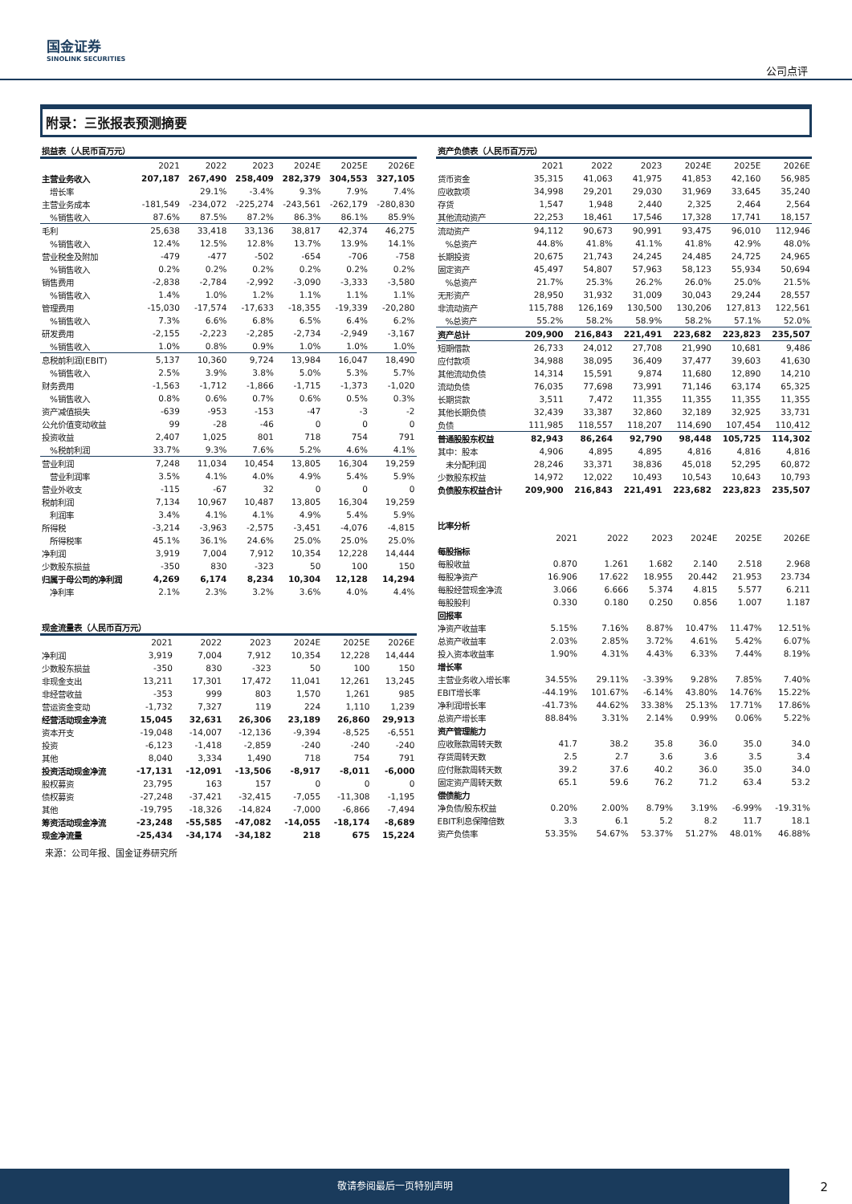国金证券
SINOLINK SECURITIES
公司点评
附录：三张报表预测摘要
| 损益表（人民币百万元） | | | | | | |
| --- | --- | --- | --- | --- | --- | --- |
| | 2021 | 2022 | 2023 | 2024E | 2025E | 2026E |
| 主营业务收入 | 207,187 | 267,490 | 258,409 | 282,379 | 304,553 | 327,105 |
| 增长率 | | 29.1% | -3.4% | 9.3% | 7.9% | 7.4% |
| 主营业务成本 | -181,549 | -234,072 | -225,274 | -243,561 | -262,179 | -280,830 |
| %销售收入 | 87.6% | 87.5% | 87.2% | 86.3% | 86.1% | 85.9% |
| 毛利 | 25,638 | 33,418 | 33,136 | 38,817 | 42,374 | 46,275 |
| %销售收入 | 12.4% | 12.5% | 12.8% | 13.7% | 13.9% | 14.1% |
| 营业税金及附加 | -479 | -477 | -502 | -654 | -706 | -758 |
| %销售收入 | 0.2% | 0.2% | 0.2% | 0.2% | 0.2% | 0.2% |
| 销售费用 | -2,838 | -2,784 | -2,992 | -3,090 | -3,333 | -3,580 |
| %销售收入 | 1.4% | 1.0% | 1.2% | 1.1% | 1.1% | 1.1% |
| 管理费用 | -15,030 | -17,574 | -17,633 | -18,355 | -19,339 | -20,280 |
| %销售收入 | 7.3% | 6.6% | 6.8% | 6.5% | 6.4% | 6.2% |
| 研发费用 | -2,155 | -2,223 | -2,285 | -2,734 | -2,949 | -3,167 |
| %销售收入 | 1.0% | 0.8% | 0.9% | 1.0% | 1.0% | 1.0% |
| 息税前利润(EBIT) | 5,137 | 10,360 | 9,724 | 13,984 | 16,047 | 18,490 |
| %销售收入 | 2.5% | 3.9% | 3.8% | 5.0% | 5.3% | 5.7% |
| 财务费用 | -1,563 | -1,712 | -1,866 | -1,715 | -1,373 | -1,020 |
| %销售收入 | 0.8% | 0.6% | 0.7% | 0.6% | 0.5% | 0.3% |
| 资产减值损失 | -639 | -953 | -153 | -47 | -3 | -2 |
| 公允价值变动收益 | 99 | -28 | -46 | 0 | 0 | 0 |
| 投资收益 | 2,407 | 1,025 | 801 | 718 | 754 | 791 |
| %税前利润 | 33.7% | 9.3% | 7.6% | 5.2% | 4.6% | 4.1% |
| 营业利润 | 7,248 | 11,034 | 10,454 | 13,805 | 16,304 | 19,259 |
| 营业利润率 | 3.5% | 4.1% | 4.0% | 4.9% | 5.4% | 5.9% |
| 营业外收支 | -115 | -67 | 32 | 0 | 0 | 0 |
| 税前利润 | 7,134 | 10,967 | 10,487 | 13,805 | 16,304 | 19,259 |
| 利润率 | 3.4% | 4.1% | 4.1% | 4.9% | 5.4% | 5.9% |
| 所得税 | -3,214 | -3,963 | -2,575 | -3,451 | -4,076 | -4,815 |
| 所得税率 | 45.1% | 36.1% | 24.6% | 25.0% | 25.0% | 25.0% |
| 净利润 | 3,919 | 7,004 | 7,912 | 10,354 | 12,228 | 14,444 |
| 少数股东损益 | -350 | 830 | -323 | 50 | 100 | 150 |
| 归属于母公司的净利润 | 4,269 | 6,174 | 8,234 | 10,304 | 12,128 | 14,294 |
| 净利率 | 2.1% | 2.3% | 3.2% | 3.6% | 4.0% | 4.4% |
| 现金流量表（人民币百万元） | | | | | | |
| --- | --- | --- | --- | --- | --- | --- |
| | 2021 | 2022 | 2023 | 2024E | 2025E | 2026E |
| 净利润 | 3,919 | 7,004 | 7,912 | 10,354 | 12,228 | 14,444 |
| 少数股东损益 | -350 | 830 | -323 | 50 | 100 | 150 |
| 非现金支出 | 13,211 | 17,301 | 17,472 | 11,041 | 12,261 | 13,245 |
| 非经营收益 | -353 | 999 | 803 | 1,570 | 1,261 | 985 |
| 营运资金变动 | -1,732 | 7,327 | 119 | 224 | 1,110 | 1,239 |
| 经营活动现金净流 | 15,045 | 32,631 | 26,306 | 23,189 | 26,860 | 29,913 |
| 资本开支 | -19,048 | -14,007 | -12,136 | -9,394 | -8,525 | -6,551 |
| 投资 | -6,123 | -1,418 | -2,859 | -240 | -240 | -240 |
| 其他 | 8,040 | 3,334 | 1,490 | 718 | 754 | 791 |
| 投资活动现金净流 | -17,131 | -12,091 | -13,506 | -8,917 | -8,011 | -6,000 |
| 股权募资 | 23,795 | 163 | 157 | 0 | 0 | 0 |
| 债权募资 | -27,248 | -37,421 | -32,415 | -7,055 | -11,308 | -1,195 |
| 其他 | -19,795 | -18,326 | -14,824 | -7,000 | -6,866 | -7,494 |
| 筹资活动现金净流 | -23,248 | -55,585 | -47,082 | -14,055 | -18,174 | -8,689 |
| 现金净流量 | -25,434 | -34,174 | -34,182 | 218 | 675 | 15,224 |
| 资产负债表（人民币百万元） | | | | | | |
| --- | --- | --- | --- | --- | --- | --- |
| | 2021 | 2022 | 2023 | 2024E | 2025E | 2026E |
| 货币资金 | 35,315 | 41,063 | 41,975 | 41,853 | 42,160 | 56,985 |
| 应收款项 | 34,998 | 29,201 | 29,030 | 31,969 | 33,645 | 35,240 |
| 存货 | 1,547 | 1,948 | 2,440 | 2,325 | 2,464 | 2,564 |
| 其他流动资产 | 22,253 | 18,461 | 17,546 | 17,328 | 17,741 | 18,157 |
| 流动资产 | 94,112 | 90,673 | 90,991 | 93,475 | 96,010 | 112,946 |
| %总资产 | 44.8% | 41.8% | 41.1% | 41.8% | 42.9% | 48.0% |
| 长期投资 | 20,675 | 21,743 | 24,245 | 24,485 | 24,725 | 24,965 |
| 固定资产 | 45,497 | 54,807 | 57,963 | 58,123 | 55,934 | 50,694 |
| %总资产 | 21.7% | 25.3% | 26.2% | 26.0% | 25.0% | 21.5% |
| 无形资产 | 28,950 | 31,932 | 31,009 | 30,043 | 29,244 | 28,557 |
| 非流动资产 | 115,788 | 126,169 | 130,500 | 130,206 | 127,813 | 122,561 |
| %总资产 | 55.2% | 58.2% | 58.9% | 58.2% | 57.1% | 52.0% |
| 资产总计 | 209,900 | 216,843 | 221,491 | 223,682 | 223,823 | 235,507 |
| 短期借款 | 26,733 | 24,012 | 27,708 | 21,990 | 10,681 | 9,486 |
| 应付款项 | 34,988 | 38,095 | 36,409 | 37,477 | 39,603 | 41,630 |
| 其他流动负债 | 14,314 | 15,591 | 9,874 | 11,680 | 12,890 | 14,210 |
| 流动负债 | 76,035 | 77,698 | 73,991 | 71,146 | 63,174 | 65,325 |
| 长期贷款 | 3,511 | 7,472 | 11,355 | 11,355 | 11,355 | 11,355 |
| 其他长期负债 | 32,439 | 33,387 | 32,860 | 32,189 | 32,925 | 33,731 |
| 负债 | 111,985 | 118,557 | 118,207 | 114,690 | 107,454 | 110,412 |
| 普通股股东权益 | 82,943 | 86,264 | 92,790 | 98,448 | 105,725 | 114,302 |
| 其中：股本 | 4,906 | 4,895 | 4,895 | 4,816 | 4,816 | 4,816 |
| 未分配利润 | 28,246 | 33,371 | 38,836 | 45,018 | 52,295 | 60,872 |
| 少数股东权益 | 14,972 | 12,022 | 10,493 | 10,543 | 10,643 | 10,793 |
| 负债股东权益合计 | 209,900 | 216,843 | 221,491 | 223,682 | 223,823 | 235,507 |
| 比率分析 | | | | | | |
| --- | --- | --- | --- | --- | --- | --- |
| | 2021 | 2022 | 2023 | 2024E | 2025E | 2026E |
| 每股指标 | | | | | | |
| 每股收益 | 0.870 | 1.261 | 1.682 | 2.140 | 2.518 | 2.968 |
| 每股净资产 | 16.906 | 17.622 | 18.955 | 20.442 | 21.953 | 23.734 |
| 每股经营现金净流 | 3.066 | 6.666 | 5.374 | 4.815 | 5.577 | 6.211 |
| 每股股利 | 0.330 | 0.180 | 0.250 | 0.856 | 1.007 | 1.187 |
| 回报率 | | | | | | |
| 净资产收益率 | 5.15% | 7.16% | 8.87% | 10.47% | 11.47% | 12.51% |
| 总资产收益率 | 2.03% | 2.85% | 3.72% | 4.61% | 5.42% | 6.07% |
| 投入资本收益率 | 1.90% | 4.31% | 4.43% | 6.33% | 7.44% | 8.19% |
| 增长率 | | | | | | |
| 主营业务收入增长率 | 34.55% | 29.11% | -3.39% | 9.28% | 7.85% | 7.40% |
| EBIT增长率 | -44.19% | 101.67% | -6.14% | 43.80% | 14.76% | 15.22% |
| 净利润增长率 | -41.73% | 44.62% | 33.38% | 25.13% | 17.71% | 17.86% |
| 总资产增长率 | 88.84% | 3.31% | 2.14% | 0.99% | 0.06% | 5.22% |
| 资产管理能力 | | | | | | |
| 应收账款周转天数 | 41.7 | 38.2 | 35.8 | 36.0 | 35.0 | 34.0 |
| 存货周转天数 | 2.5 | 2.7 | 3.6 | 3.6 | 3.5 | 3.4 |
| 应付账款周转天数 | 39.2 | 37.6 | 40.2 | 36.0 | 35.0 | 34.0 |
| 固定资产周转天数 | 65.1 | 59.6 | 76.2 | 71.2 | 63.4 | 53.2 |
| 偿债能力 | | | | | | |
| 净负债/股东权益 | 0.20% | 2.00% | 8.79% | 3.19% | -6.99% | -19.31% |
| EBIT利息保障倍数 | 3.3 | 6.1 | 5.2 | 8.2 | 11.7 | 18.1 |
| 资产负债率 | 53.35% | 54.67% | 53.37% | 51.27% | 48.01% | 46.88% |
来源：公司年报、国金证券研究所
敬请参阅最后一页特别声明
2